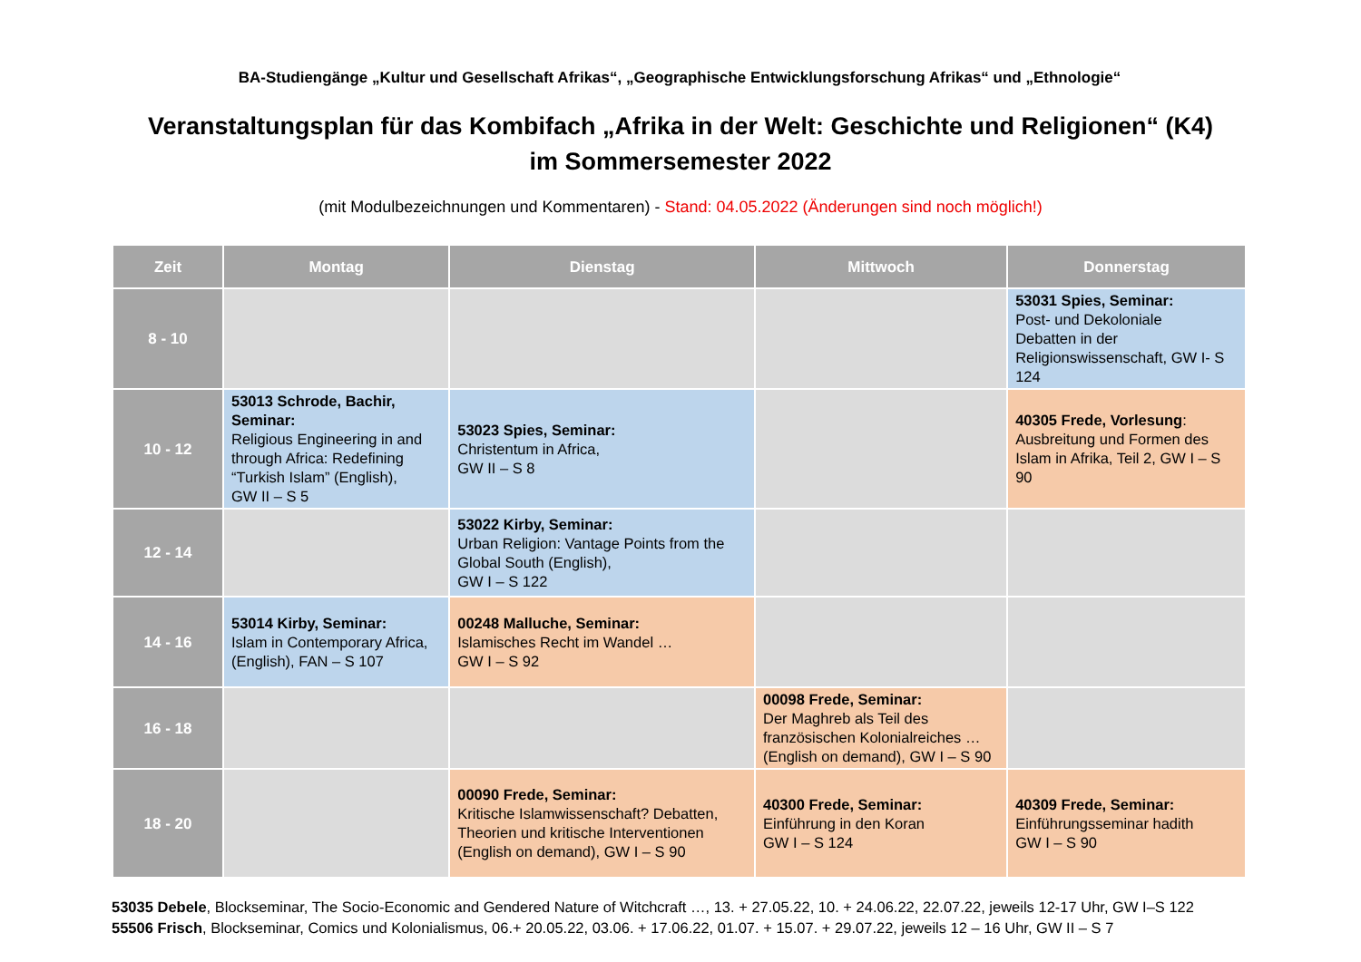BA-Studiengänge „Kultur und Gesellschaft Afrikas“, „Geographische Entwicklungsforschung Afrikas“ und „Ethnologie“
Veranstaltungsplan für das Kombifach „Afrika in der Welt: Geschichte und Religionen“ (K4)
im Sommersemester 2022
(mit Modulbezeichnungen und Kommentaren) - Stand: 04.05.2022 (Änderungen sind noch möglich!)
| Zeit | Montag | Dienstag | Mittwoch | Donnerstag |
| --- | --- | --- | --- | --- |
| 8 - 10 | | | | 53031 Spies, Seminar: Post- und Dekoloniale Debatten in der Religionswissenschaft, GW I- S 124 |
| 10 - 12 | 53013 Schrode, Bachir, Seminar: Religious Engineering in and through Africa: Redefining “Turkish Islam” (English), GW II – S 5 | 53023 Spies, Seminar: Christentum in Africa, GW II – S 8 | | 40305 Frede, Vorlesung : Ausbreitung und Formen des Islam in Afrika, Teil 2, GW I – S 90 |
| 12 - 14 | | 53022 Kirby, Seminar: Urban Religion: Vantage Points from the Global South (English), GW I – S 122 | | |
| 14 - 16 | 53014 Kirby, Seminar: Islam in Contemporary Africa, (English), FAN – S 107 | 00248 Malluche, Seminar: Islamisches Recht im Wandel … GW I – S 92 | | |
| 16 - 18 | | | 00098 Frede, Seminar: Der Maghreb als Teil des französischen Kolonialreiches … (English on demand), GW I – S 90 | |
| 18 - 20 | | 00090 Frede, Seminar: Kritische Islamwissenschaft? Debatten, Theorien und kritische Interventionen (English on demand), GW I – S 90 | 40300 Frede, Seminar: Einführung in den Koran GW I – S 124 | 40309 Frede, Seminar: Einführungsseminar hadith GW I – S 90 |
53035 Debele, Blockseminar, The Socio-Economic and Gendered Nature of Witchcraft …, 13. + 27.05.22, 10. + 24.06.22, 22.07.22, jeweils 12-17 Uhr, GW I–S 122
55506 Frisch, Blockseminar, Comics und Kolonialismus, 06.+ 20.05.22, 03.06. + 17.06.22, 01.07. + 15.07. + 29.07.22, jeweils 12 – 16 Uhr, GW II – S 7